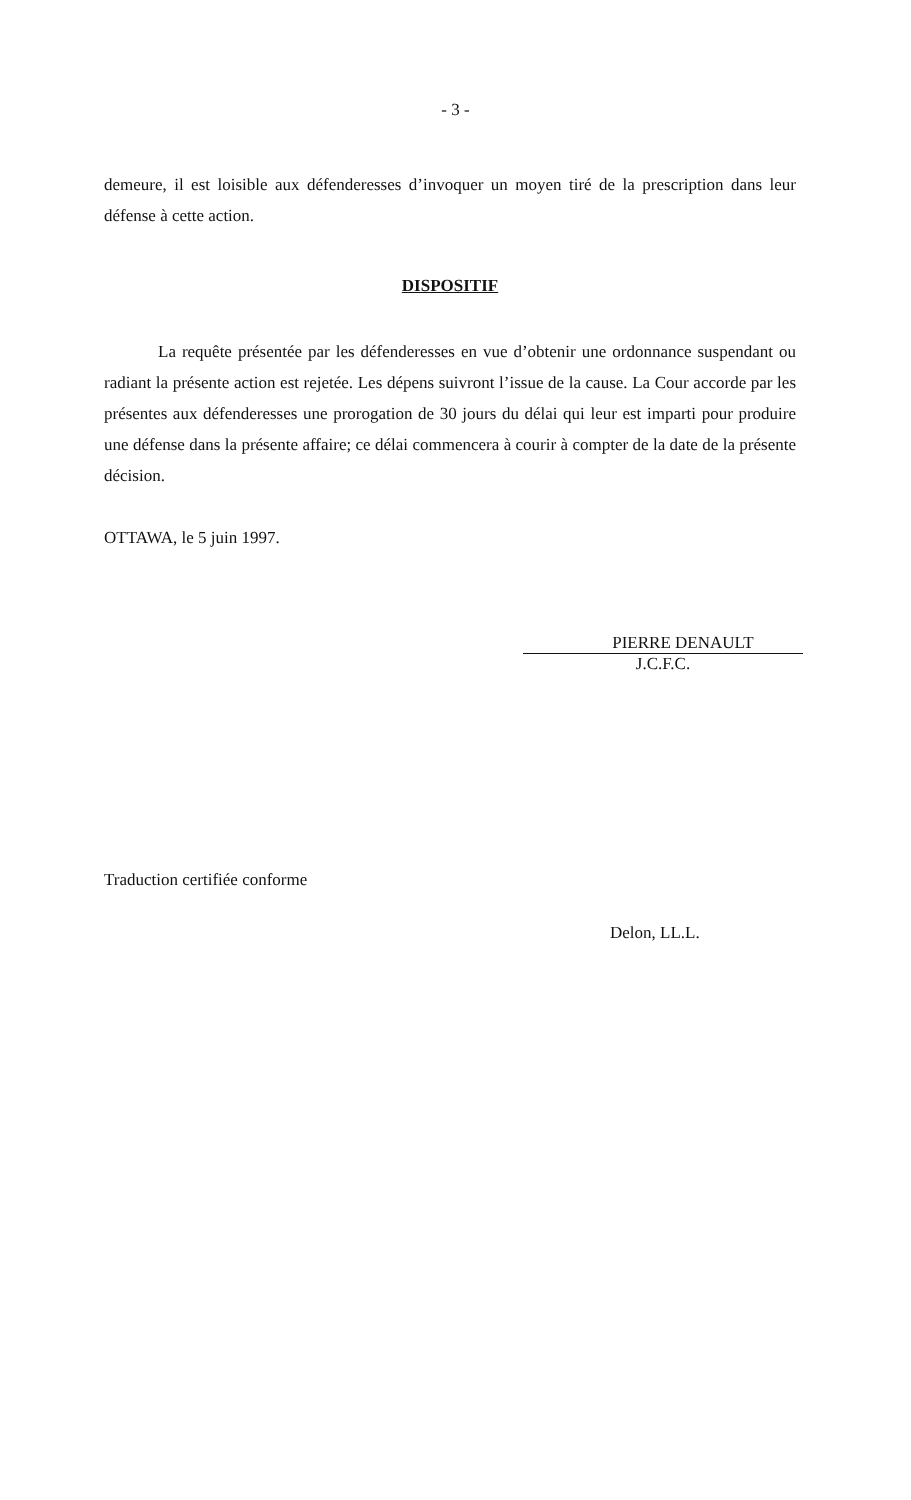- 3 -
demeure, il est loisible aux défenderesses d’invoquer un moyen tiré de la prescription dans leur défense à cette action.
DISPOSITIF
La requête présentée par les défenderesses en vue d’obtenir une ordonnance suspendant ou radiant la présente action est rejetée. Les dépens suivront l’issue de la cause. La Cour accorde par les présentes aux défenderesses une prorogation de 30 jours du délai qui leur est imparti pour produire une défense dans la présente affaire; ce délai commencera à courir à compter de la date de la présente décision.
OTTAWA, le 5 juin 1997.
PIERRE DENAULT
J.C.F.C.
Traduction certifiée conforme
Delon, LL.L.